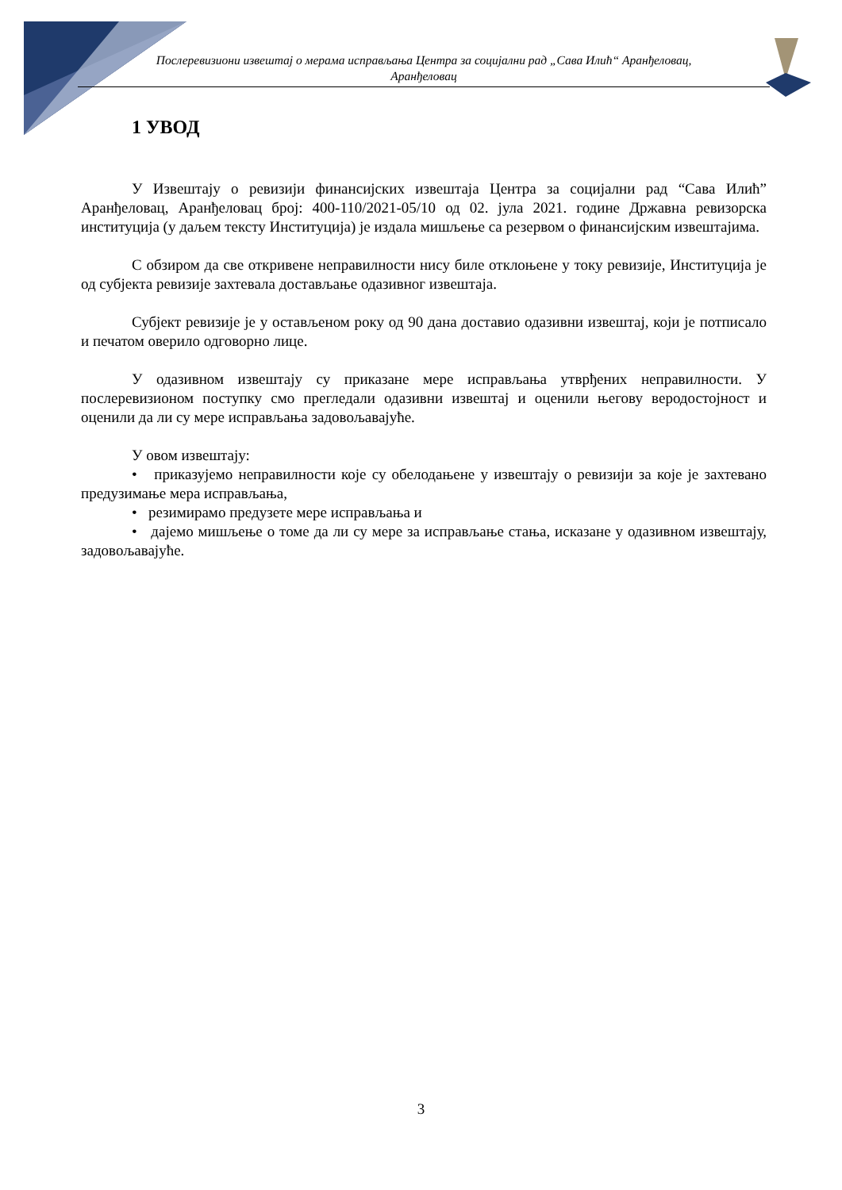Послеревизиони извештај о мерама исправљања Центра за социјални рад „Сава Илић“ Аранђеловац,
Аранђеловац
1 УВОД
У Извештају о ревизији финансијских извештаја Центра за социјални рад “Сава Илић” Аранђеловац, Аранђеловац број: 400-110/2021-05/10 од 02. јула 2021. године Државна ревизорска институција (у даљем тексту Институција) је издала мишљење са резервом о финансијским извештајима.
С обзиром да све откривене неправилности нису биле отклоњене у току ревизије, Институција је од субјекта ревизије захтевала достављање одазивног извештаја.
Субјект ревизије је у остављеном року од 90 дана доставио одазивни извештај, који је потписало и печатом оверило одговорно лице.
У одазивном извештају су приказане мере исправљања утврђених неправилности. У послеревизионом поступку смо прегледали одазивни извештај и оценили његову веродостојност и оценили да ли су мере исправљања задовољавајуће.
У овом извештају:
• приказујемо неправилности које су обелодањене у извештају о ревизији за које је захтевано предузимање мера исправљања,
• резимирамо предузете мере исправљања и
• дајемо мишљење о томе да ли су мере за исправљање стања, исказане у одазивном извештају, задовољавајуће.
3